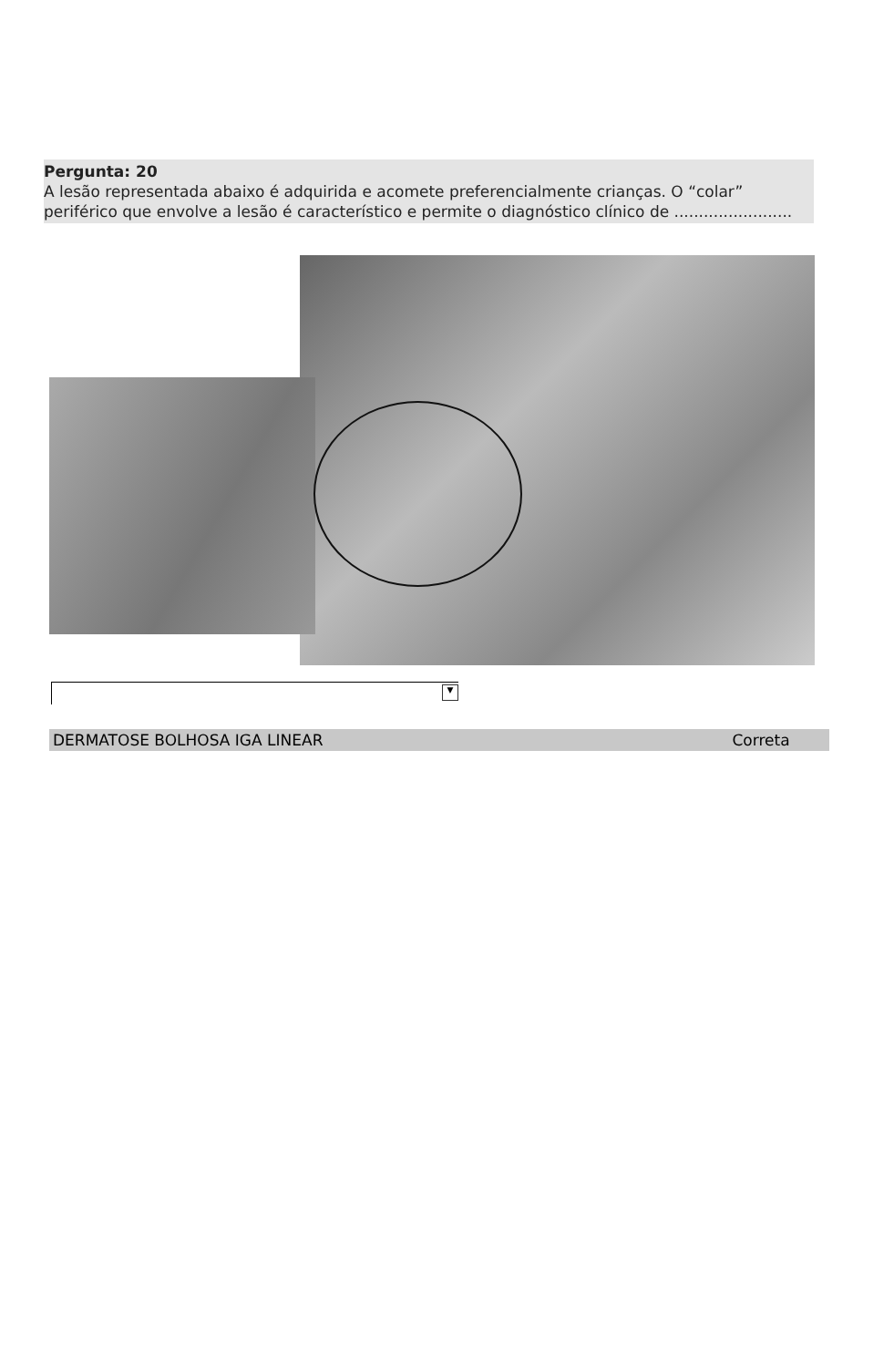Pergunta: 20
A lesão representada abaixo é adquirida e acomete preferencialmente crianças. O “colar” periférico que envolve a lesão é característico e permite o diagnóstico clínico de ........................
▼
DERMATOSE BOLHOSA IGA LINEAR Correta